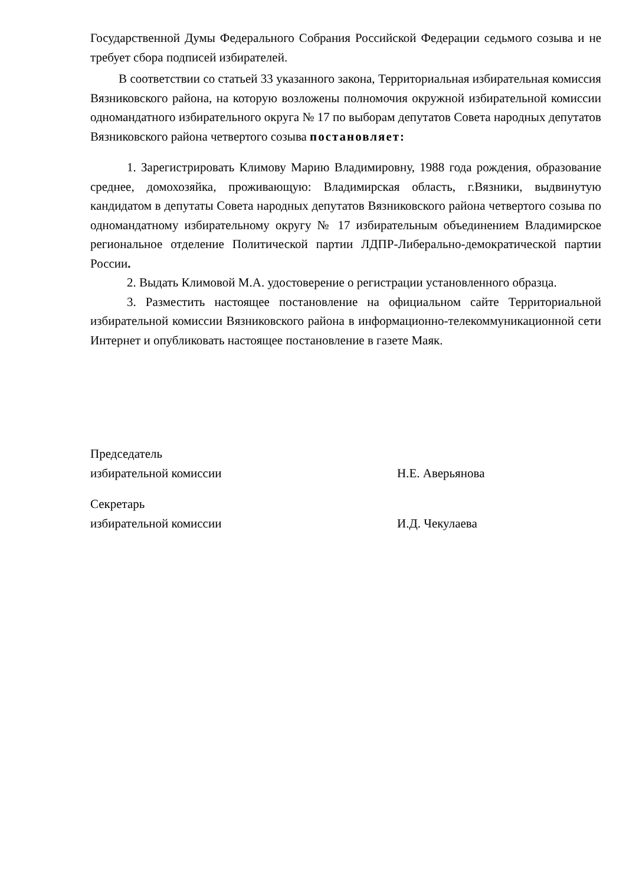Государственной Думы Федерального Собрания Российской Федерации седьмого созыва и не требует сбора подписей избирателей.
В соответствии со статьей 33 указанного закона, Территориальная избирательная комиссия Вязниковского района, на которую возложены полномочия окружной избирательной комиссии одномандатного избирательного округа № 17 по выборам депутатов Совета народных депутатов Вязниковского района четвертого созыва постановляет:
1. Зарегистрировать Климову Марию Владимировну, 1988 года рождения, образование среднее, домохозяйка, проживающую: Владимирская область, г.Вязники, выдвинутую кандидатом в депутаты Совета народных депутатов Вязниковского района четвертого созыва по одномандатному избирательному округу № 17 избирательным объединением Владимирское региональное отделение Политической партии ЛДПР-Либерально-демократической партии России.
2. Выдать Климовой М.А. удостоверение о регистрации установленного образца.
3. Разместить настоящее постановление на официальном сайте Территориальной избирательной комиссии Вязниковского района в информационно-телекоммуникационной сети Интернет и опубликовать настоящее постановление в газете Маяк.
Председатель
избирательной комиссии Н.Е. Аверьянова
Секретарь
избирательной комиссии И.Д. Чекулаева